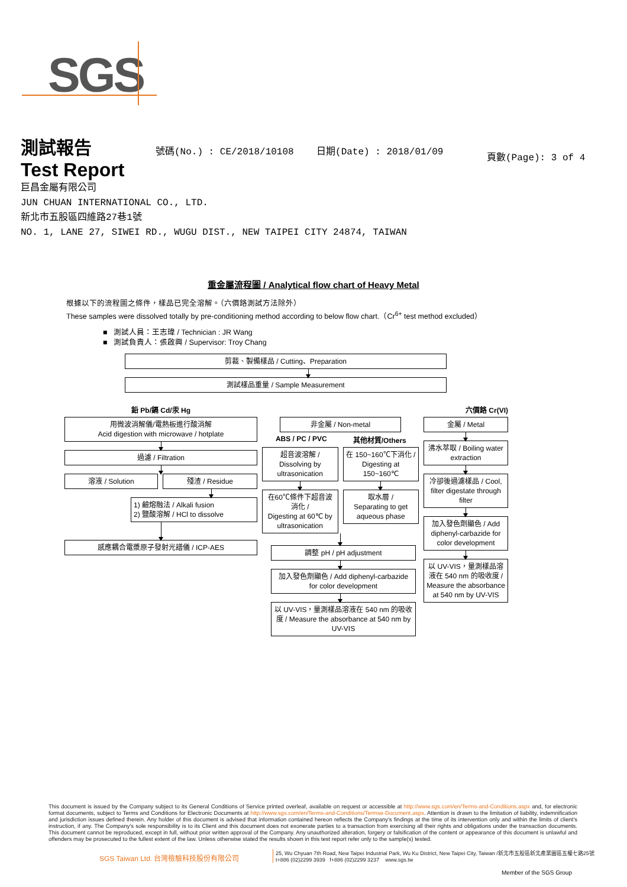SGS
測試報告
Test Report
號碼(No.) : CE/2018/10108 日期(Date) : 2018/01/09
頁數(Page): 3 of 4
巨昌金屬有限公司
JUN CHUAN INTERNATIONAL CO., LTD.
新北市五股區四維路27巷1號
NO. 1, LANE 27, SIWEI RD., WUGU DIST., NEW TAIPEI CITY 24874, TAIWAN
重金屬流程圖 / Analytical flow chart of Heavy Metal
根據以下的流程圖之條件，樣品已完全溶解。（六價鉻測試方法除外）
These samples were dissolved totally by pre-conditioning method according to below flow chart.（Cr<sup>6+</sup> test method excluded）
■ 測試人員：王志瑋 / Technician : JR Wang
■ 測試負責人：張啟興 / Supervisor: Troy Chang
剪裁、製備樣品 / Cutting、Preparation
測試樣品重量 / Sample Measurement
鉛 Pb/鎘 Cd/汞 Hg
用微波消解儀/電熱板進行酸消解
Acid digestion with microwave / hotplate
過濾 / Filtration
溶液 / Solution 殘渣 / Residue
1) 鹼熔融法 / Alkali fusion
2) 鹽酸溶解 / HCl to dissolve
感應耦合電漿原子發射光譜儀 / ICP-AES
六價鉻 Cr(VI)
非金屬 / Non-metal
ABS / PC / PVC 其他材質/Others
超音波溶解 /
Dissolving by ultrasonication
在60℃條件下超音波消化 /
Digesting at 60℃ by ultrasonication
在 150~160℃下消化 / Digesting at 150~160℃
取水層 /
Separating to get aqueous phase
調整 pH / pH adjustment
加入發色劑顯色 / Add diphenyl-carbazide for color development
以 UV-VIS，量測樣品溶液在 540 nm 的吸收度 / Measure the absorbance at 540 nm by UV-VIS
金屬 / Metal
沸水萃取 / Boiling water extraction
冷卻後過濾樣品 / Cool, filter digestate through filter
加入發色劑顯色 / Add diphenyl-carbazide for color development
以 UV-VIS，量測樣品溶液在 540 nm 的吸收度 / Measure the absorbance at 540 nm by UV-VIS
This document is issued by the Company subject to its General Conditions of Service printed overleaf, available on request or accessible at http://www.sgs.com/en/Terms-and-Conditions.aspx and, for electronic format documents, subject to Terms and Conditions for Electronic Documents at http://www.sgs.com/en/Terms-and-Conditions/Termse-Document.aspx. Attention is drawn to the limitation of liability, indemnification and jurisdiction issues defined therein. Any holder of this document is advised that information contained hereon reflects the Company's findings at the time of its intervention only and within the limits of client's instruction, if any. The Company's sole responsibility is to its Client and this document does not exonerate parties to a transaction from exercising all their rights and obligations under the transaction documents. This document cannot be reproduced, except in full, without prior written approval of the Company. Any unauthorized alteration, forgery or falsification of the content or appearance of this document is unlawful and offenders may be prosecuted to the fullest extent of the law. Unless otherwise stated the results shown in this test report refer only to the sample(s) tested.
SGS Taiwan Ltd. 台灣檢驗科技股份有限公司
25, Wu Chyuan 7th Road, New Taipei Industrial Park, Wu Ku District, New Taipei City, Taiwan /新北市五股區新北產業園區五權七路25號
t+886 (02)2299 3939 f+886 (02)2299 3237 www.sgs.tw
Member of the SGS Group